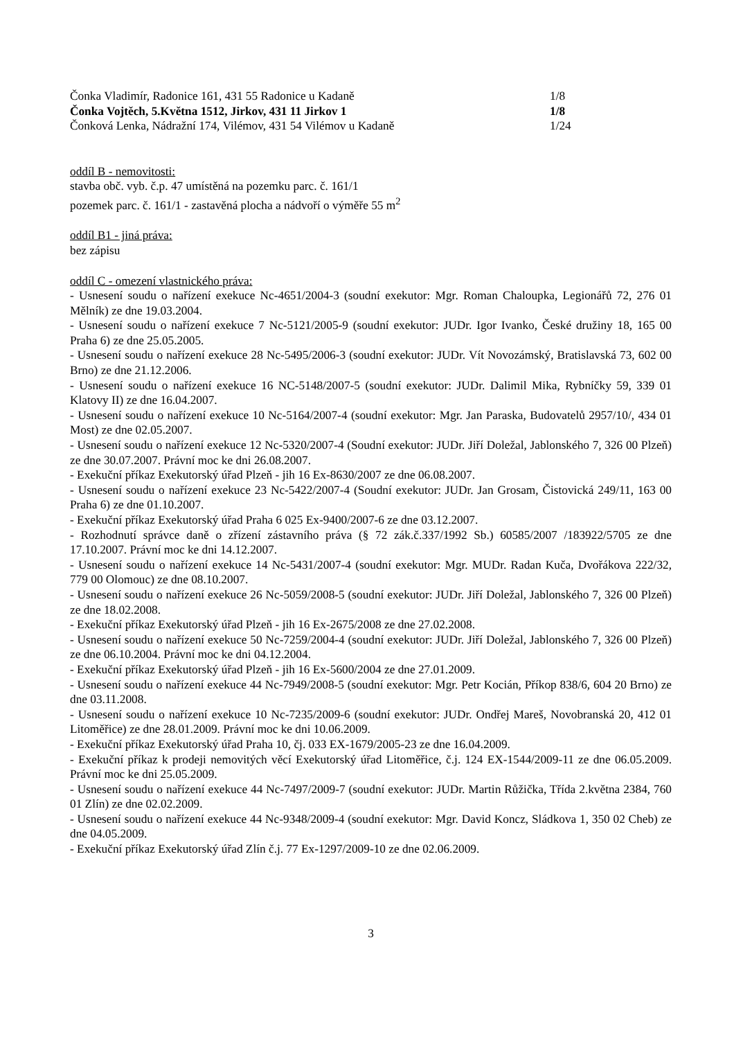Čonka Vladimír, Radonice 161, 431 55 Radonice u Kadaně 1/8
Čonka Vojtěch, 5.Května 1512, Jirkov, 431 11 Jirkov 1 1/8
Čonková Lenka, Nádražní 174, Vilémov, 431 54 Vilémov u Kadaně 1/24
oddíl B - nemovitosti:
stavba obč. vyb. č.p. 47 umístěná na pozemku parc. č. 161/1
pozemek parc. č. 161/1 - zastavěná plocha a nádvoří o výměře 55 m<sup>2</sup>
oddíl B1 - jiná práva:
bez zápisu
oddíl C - omezení vlastnického práva:
- Usnesení soudu o nařízení exekuce Nc-4651/2004-3 (soudní exekutor: Mgr. Roman Chaloupka, Legionářů 72, 276 01 Mělník) ze dne 19.03.2004.
- Usnesení soudu o nařízení exekuce 7 Nc-5121/2005-9 (soudní exekutor: JUDr. Igor Ivanko, České družiny 18, 165 00 Praha 6) ze dne 25.05.2005.
- Usnesení soudu o nařízení exekuce 28 Nc-5495/2006-3 (soudní exekutor: JUDr. Vít Novozámský, Bratislavská 73, 602 00 Brno) ze dne 21.12.2006.
- Usnesení soudu o nařízení exekuce 16 NC-5148/2007-5 (soudní exekutor: JUDr. Dalimil Mika, Rybníčky 59, 339 01 Klatovy II) ze dne 16.04.2007.
- Usnesení soudu o nařízení exekuce 10 Nc-5164/2007-4 (soudní exekutor: Mgr. Jan Paraska, Budovatelů 2957/10/, 434 01 Most) ze dne 02.05.2007.
- Usnesení soudu o nařízení exekuce 12 Nc-5320/2007-4 (Soudní exekutor: JUDr. Jiří Doležal, Jablonského 7, 326 00 Plzeň) ze dne 30.07.2007. Právní moc ke dni 26.08.2007.
- Exekuční příkaz Exekutorský úřad Plzeň - jih 16 Ex-8630/2007 ze dne 06.08.2007.
- Usnesení soudu o nařízení exekuce 23 Nc-5422/2007-4 (Soudní exekutor: JUDr. Jan Grosam, Čistovická 249/11, 163 00 Praha 6) ze dne 01.10.2007.
- Exekuční příkaz Exekutorský úřad Praha 6 025 Ex-9400/2007-6 ze dne 03.12.2007.
- Rozhodnutí správce daně o zřízení zástavního práva (§ 72 zák.č.337/1992 Sb.) 60585/2007 /183922/5705 ze dne 17.10.2007. Právní moc ke dni 14.12.2007.
- Usnesení soudu o nařízení exekuce 14 Nc-5431/2007-4 (soudní exekutor: Mgr. MUDr. Radan Kuča, Dvořákova 222/32, 779 00 Olomouc) ze dne 08.10.2007.
- Usnesení soudu o nařízení exekuce 26 Nc-5059/2008-5 (soudní exekutor: JUDr. Jiří Doležal, Jablonského 7, 326 00 Plzeň) ze dne 18.02.2008.
- Exekuční příkaz Exekutorský úřad Plzeň - jih 16 Ex-2675/2008 ze dne 27.02.2008.
- Usnesení soudu o nařízení exekuce 50 Nc-7259/2004-4 (soudní exekutor: JUDr. Jiří Doležal, Jablonského 7, 326 00 Plzeň) ze dne 06.10.2004. Právní moc ke dni 04.12.2004.
- Exekuční příkaz Exekutorský úřad Plzeň - jih 16 Ex-5600/2004 ze dne 27.01.2009.
- Usnesení soudu o nařízení exekuce 44 Nc-7949/2008-5 (soudní exekutor: Mgr. Petr Kocián, Příkop 838/6, 604 20 Brno) ze dne 03.11.2008.
- Usnesení soudu o nařízení exekuce 10 Nc-7235/2009-6 (soudní exekutor: JUDr. Ondřej Mareš, Novobranská 20, 412 01 Litoměřice) ze dne 28.01.2009. Právní moc ke dni 10.06.2009.
- Exekuční příkaz Exekutorský úřad Praha 10, čj. 033 EX-1679/2005-23 ze dne 16.04.2009.
- Exekuční příkaz k prodeji nemovitých věcí Exekutorský úřad Litoměřice, č.j. 124 EX-1544/2009-11 ze dne 06.05.2009. Právní moc ke dni 25.05.2009.
- Usnesení soudu o nařízení exekuce 44 Nc-7497/2009-7 (soudní exekutor: JUDr. Martin Růžička, Třída 2.května 2384, 760 01 Zlín) ze dne 02.02.2009.
- Usnesení soudu o nařízení exekuce 44 Nc-9348/2009-4 (soudní exekutor: Mgr. David Koncz, Sládkova 1, 350 02 Cheb) ze dne 04.05.2009.
- Exekuční příkaz Exekutorský úřad Zlín č.j. 77 Ex-1297/2009-10 ze dne 02.06.2009.
3